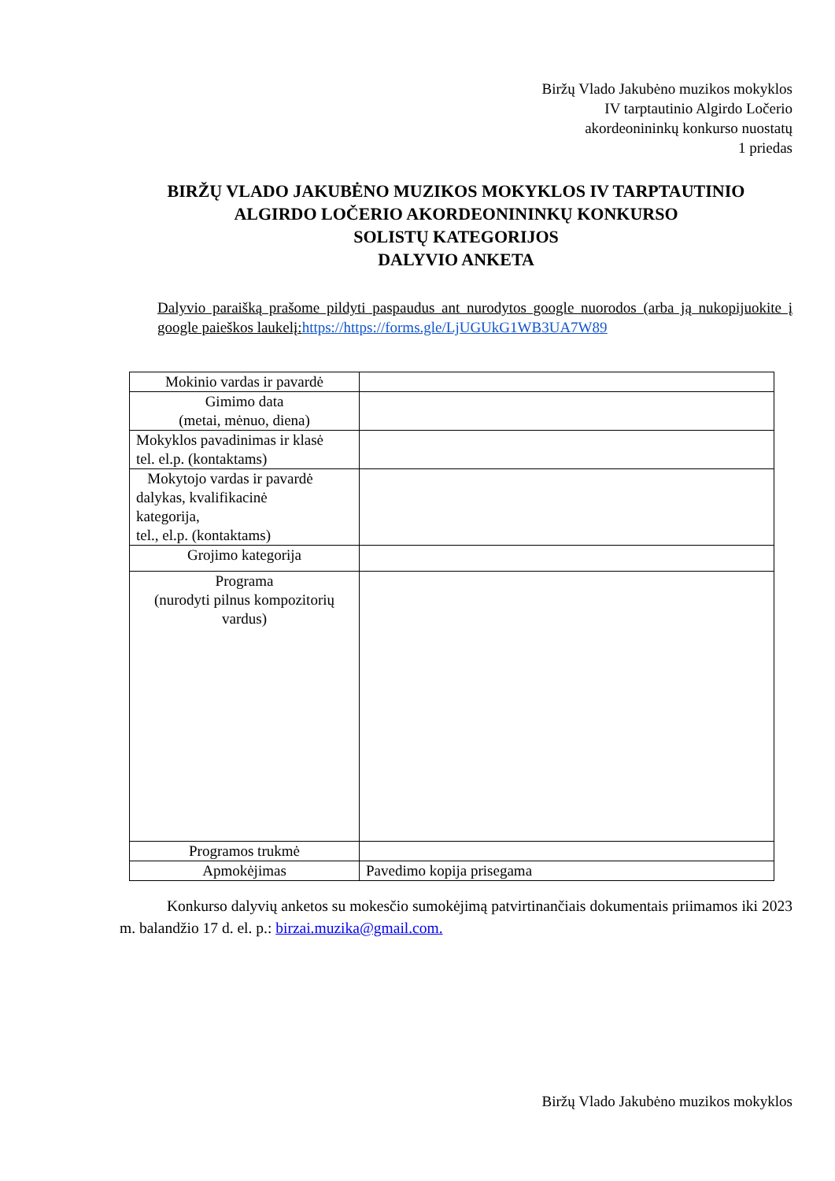Biržų Vlado Jakubėno muzikos mokyklos
IV tarptautinio Algirdo Ločerio
akordeonininkų konkurso nuostatų
1 priedas
BIRŽŲ VLADO JAKUBĖNO MUZIKOS MOKYKLOS IV TARPTAUTINIO
ALGIRDO LOČERIO AKORDEONININKŲ KONKURSO
SOLISTŲ KATEGORIJOS
DALYVIO ANKETA
Dalyvio paraišką prašome pildyti paspaudus ant nurodytos google nuorodos (arba ją nukopijuokite į google paieškos laukelį:https://https://forms.gle/LjUGUkG1WB3UA7W89
| Mokinio vardas ir pavardė | |
| Gimimo data (metai, mėnuo, diena) | |
| Mokyklos pavadinimas ir klasė tel. el.p. (kontaktams) | |
| Mokytojo vardas ir pavardė dalykas, kvalifikacinė kategorija, tel., el.p. (kontaktams) | |
| Grojimo kategorija | |
| Programa (nurodyti pilnus kompozitorių vardus) | |
| Programos trukmė | |
| Apmokėjimas | Pavedimo kopija prisegama |
Konkurso dalyvių anketos su mokesčio sumokėjimą patvirtinančiais dokumentais priimamos iki 2023 m. balandžio 17 d. el. p.: birzai.muzika@gmail.com.
Biržų Vlado Jakubėno muzikos mokyklos